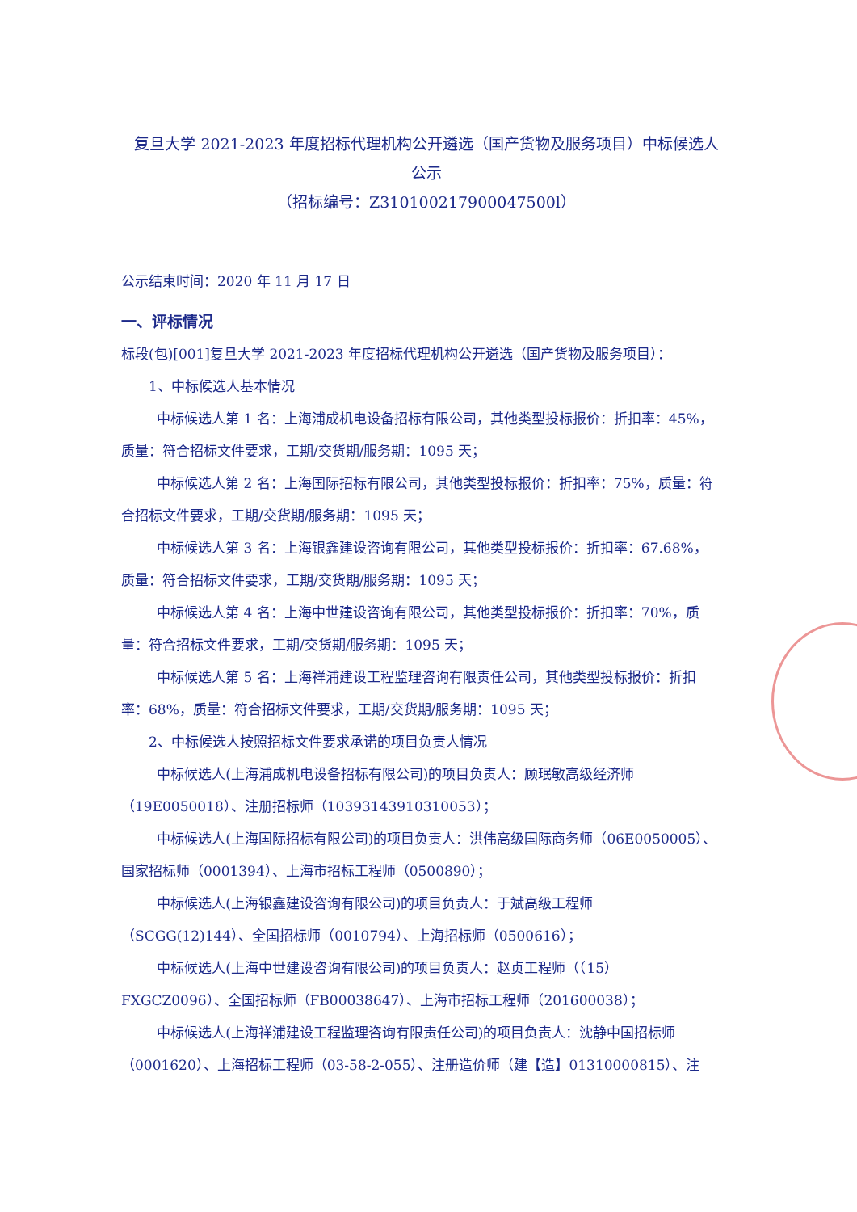复旦大学 2021-2023 年度招标代理机构公开遴选（国产货物及服务项目）中标候选人公示
（招标编号：Z310100217900047500l）
公示结束时间：2020 年 11 月 17 日
一、评标情况
标段(包)[001]复旦大学 2021-2023 年度招标代理机构公开遴选（国产货物及服务项目）：
1、中标候选人基本情况
中标候选人第 1 名：上海浦成机电设备招标有限公司，其他类型投标报价：折扣率：45%，质量：符合招标文件要求，工期/交货期/服务期：1095 天；
中标候选人第 2 名：上海国际招标有限公司，其他类型投标报价：折扣率：75%，质量：符合招标文件要求，工期/交货期/服务期：1095 天；
中标候选人第 3 名：上海银鑫建设咨询有限公司，其他类型投标报价：折扣率：67.68%，质量：符合招标文件要求，工期/交货期/服务期：1095 天；
中标候选人第 4 名：上海中世建设咨询有限公司，其他类型投标报价：折扣率：70%，质量：符合招标文件要求，工期/交货期/服务期：1095 天；
中标候选人第 5 名：上海祥浦建设工程监理咨询有限责任公司，其他类型投标报价：折扣率：68%，质量：符合招标文件要求，工期/交货期/服务期：1095 天；
2、中标候选人按照招标文件要求承诺的项目负责人情况
中标候选人(上海浦成机电设备招标有限公司)的项目负责人：顾珉敏高级经济师（19E0050018）、注册招标师（10393143910310053）；
中标候选人(上海国际招标有限公司)的项目负责人：洪伟高级国际商务师（06E0050005）、国家招标师（0001394）、上海市招标工程师（0500890）；
中标候选人(上海银鑫建设咨询有限公司)的项目负责人：于斌高级工程师（SCGG(12)144）、全国招标师（0010794）、上海招标师（0500616）；
中标候选人(上海中世建设咨询有限公司)的项目负责人：赵贞工程师（（15）FXGCZ0096）、全国招标师（FB00038647）、上海市招标工程师（201600038）；
中标候选人(上海祥浦建设工程监理咨询有限责任公司)的项目负责人：沈静中国招标师（0001620）、上海招标工程师（03-58-2-055）、注册造价师（建【造】01310000815）、注